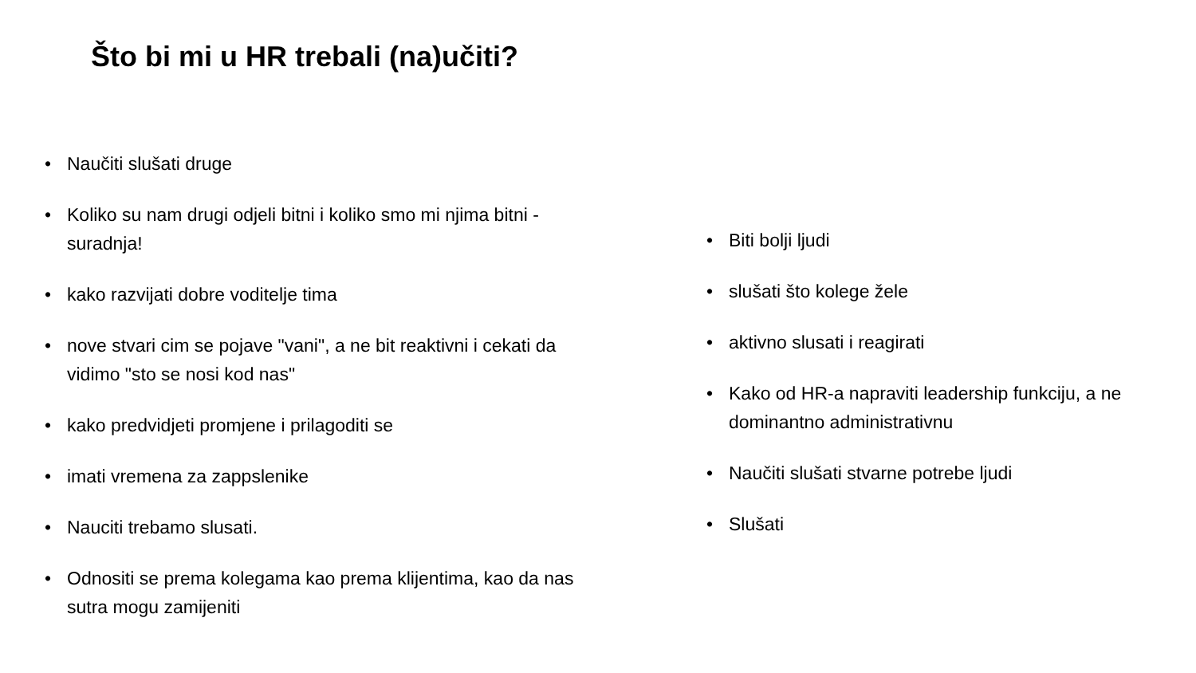Što bi mi u HR trebali (na)učiti?
• Naučiti slušati druge
• Koliko su nam drugi odjeli bitni i koliko smo mi njima bitni - suradnja!
• kako razvijati dobre voditelje tima
• nove stvari cim se pojave "vani", a ne bit reaktivni i cekati da vidimo "sto se nosi kod nas"
• kako predvidjeti promjene i prilagoditi se
• imati vremena za zappslenike
• Nauciti trebamo slusati.
• Odnositi se prema kolegama kao prema klijentima, kao da nas sutra mogu zamijeniti
• Biti bolji ljudi
• slušati što kolege žele
• aktivno slusati i reagirati
• Kako od HR-a napraviti leadership funkciju, a ne dominantno administrativnu
• Naučiti slušati stvarne potrebe ljudi
• Slušati